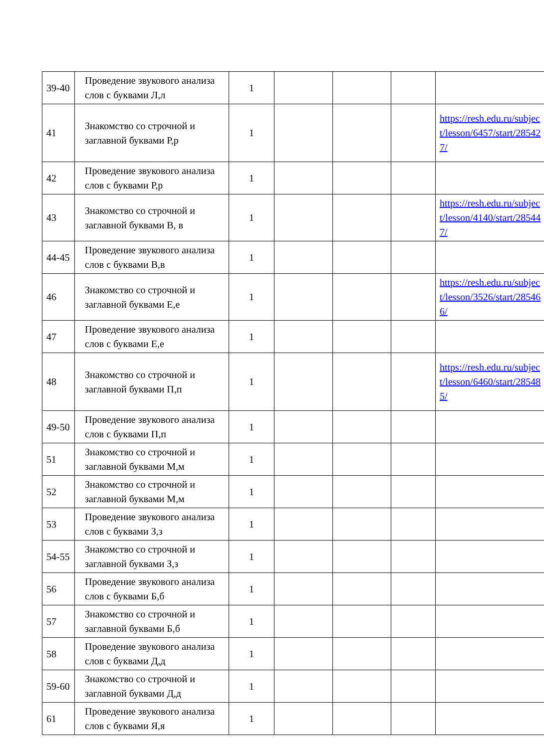| 39-40 | Проведение звукового анализа слов с буквами Л,л | 1 | | | | |
| 41 | Знакомство со строчной и заглавной буквами Р,р | 1 | | | | https://resh.edu.ru/subject/lesson/6457/start/285427/ |
| 42 | Проведение звукового анализа слов с буквами Р,р | 1 | | | | |
| 43 | Знакомство со строчной и заглавной буквами В, в | 1 | | | | https://resh.edu.ru/subject/lesson/4140/start/285447/ |
| 44-45 | Проведение звукового анализа слов с буквами В,в | 1 | | | | |
| 46 | Знакомство со строчной и заглавной буквами Е,е | 1 | | | | https://resh.edu.ru/subject/lesson/3526/start/285466/ |
| 47 | Проведение звукового анализа слов с буквами Е,е | 1 | | | | |
| 48 | Знакомство со строчной и заглавной буквами П,п | 1 | | | | https://resh.edu.ru/subject/lesson/6460/start/285485/ |
| 49-50 | Проведение звукового анализа слов с буквами П,п | 1 | | | | |
| 51 | Знакомство со строчной и заглавной буквами М,м | 1 | | | | |
| 52 | Знакомство со строчной и заглавной буквами М,м | 1 | | | | |
| 53 | Проведение звукового анализа слов с буквами З,з | 1 | | | | |
| 54-55 | Знакомство со строчной и заглавной буквами З,з | 1 | | | | |
| 56 | Проведение звукового анализа слов с буквами Б,б | 1 | | | | |
| 57 | Знакомство со строчной и заглавной буквами Б,б | 1 | | | | |
| 58 | Проведение звукового анализа слов с буквами Д,д | 1 | | | | |
| 59-60 | Знакомство со строчной и заглавной буквами Д,д | 1 | | | | |
| 61 | Проведение звукового анализа слов с буквами Я,я | 1 | | | | |